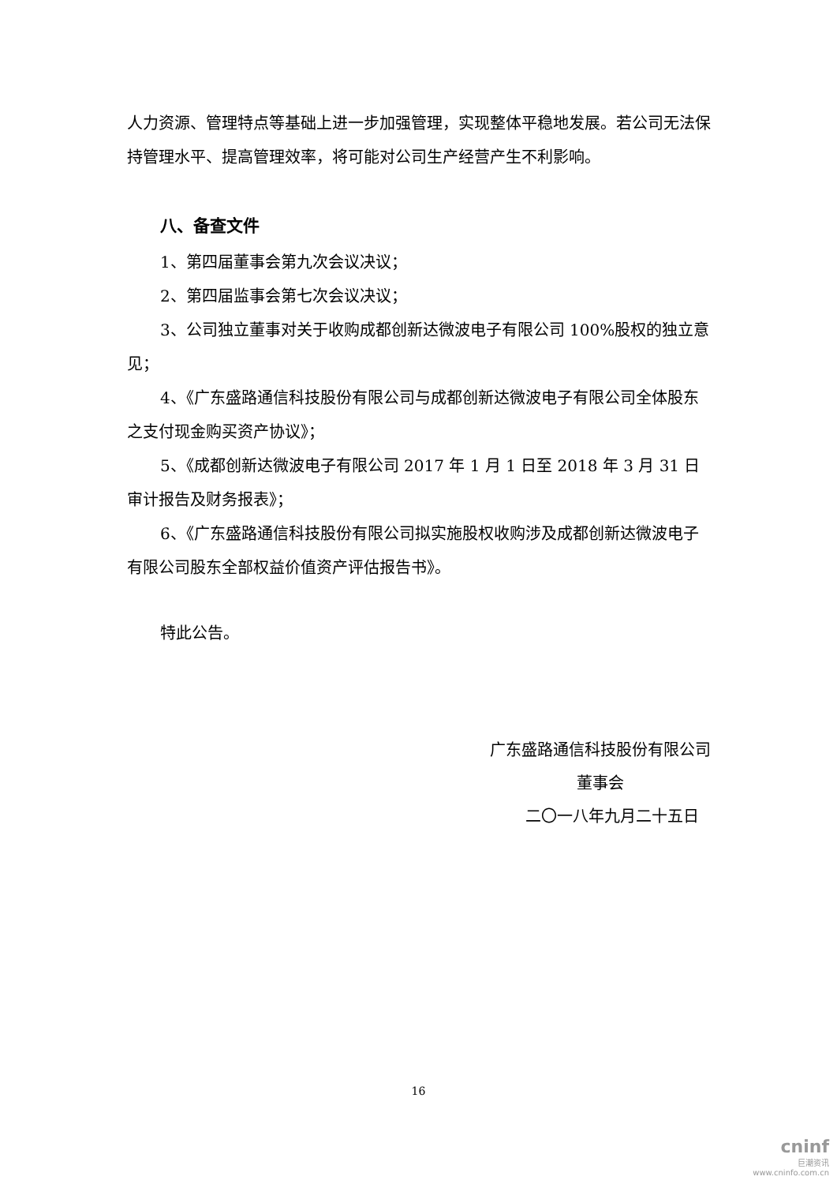人力资源、管理特点等基础上进一步加强管理，实现整体平稳地发展。若公司无法保持管理水平、提高管理效率，将可能对公司生产经营产生不利影响。
八、备查文件
1、第四届董事会第九次会议决议；
2、第四届监事会第七次会议决议；
3、公司独立董事对关于收购成都创新达微波电子有限公司 100%股权的独立意见；
4、《广东盛路通信科技股份有限公司与成都创新达微波电子有限公司全体股东之支付现金购买资产协议》；
5、《成都创新达微波电子有限公司 2017 年 1 月 1 日至 2018 年 3 月 31 日审计报告及财务报表》；
6、《广东盛路通信科技股份有限公司拟实施股权收购涉及成都创新达微波电子有限公司股东全部权益价值资产评估报告书》。
特此公告。
广东盛路通信科技股份有限公司
董事会
二〇一八年九月二十五日
16
cninf
巨潮资讯
www.cninfo.com.cn